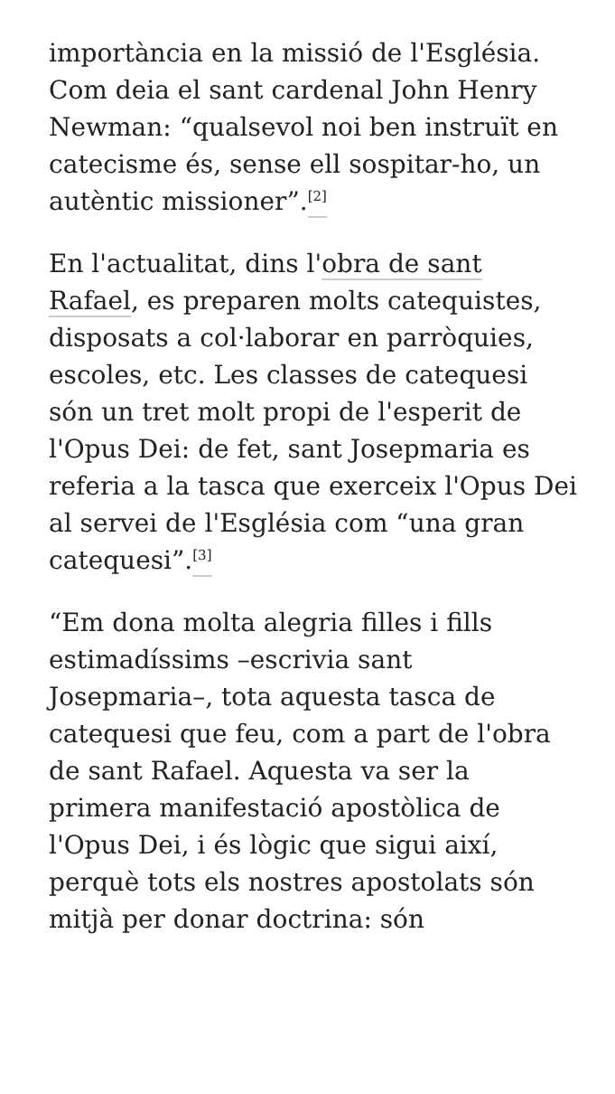importància en la missió de l'Església. Com deia el sant cardenal John Henry Newman: “qualsevol noi ben instruït en catecisme és, sense ell sospitar-ho, un autèntic missioner”.<sup>[2]</sup>
En l'actualitat, dins l'obra de sant Rafael, es preparen molts catequistes, disposats a col·laborar en parròquies, escoles, etc. Les classes de catequesi són un tret molt propi de l'esperit de l'Opus Dei: de fet, sant Josepmaria es referia a la tasca que exerceix l'Opus Dei al servei de l'Església com “una gran catequesi”.<sup>[3]</sup>
“Em dona molta alegria filles i fills estimadíssims –escrivia sant Josepmaria–, tota aquesta tasca de catequesi que feu, com a part de l'obra de sant Rafael. Aquesta va ser la primera manifestació apostòlica de l'Opus Dei, i és lògic que sigui així, perquè tots els nostres apostolats són mitjà per donar doctrina: són